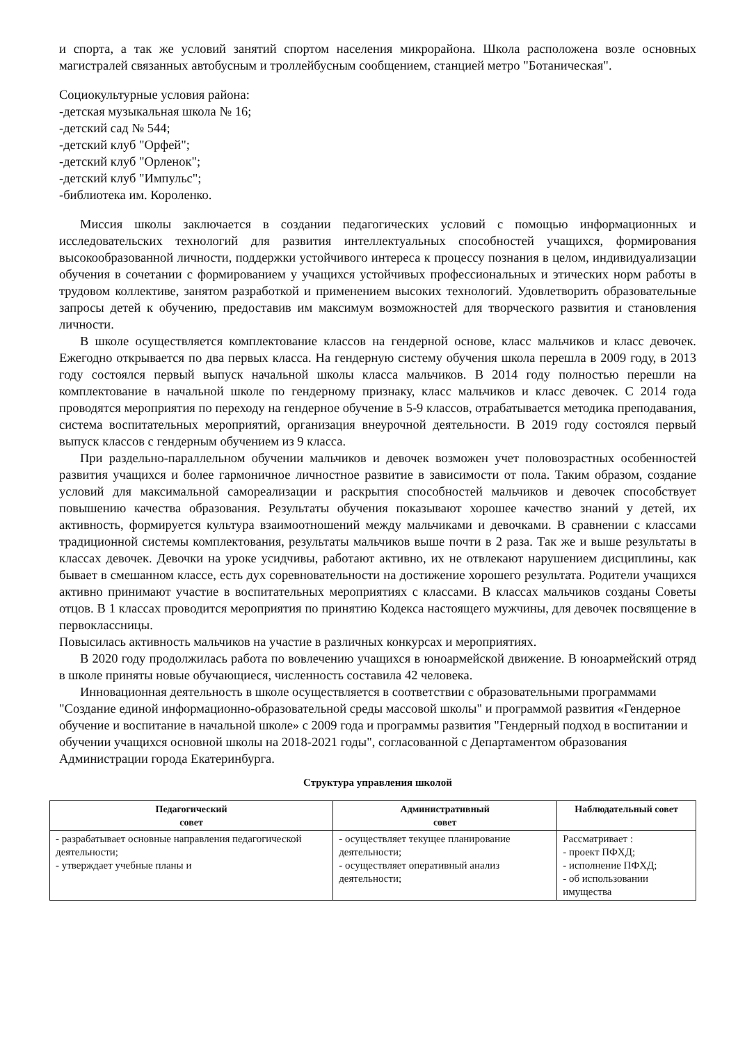и спорта, а так же условий занятий спортом населения микрорайона. Школа расположена возле основных магистралей связанных автобусным и троллейбусным сообщением, станцией метро "Ботаническая".
Социокультурные условия района:
-детская музыкальная школа № 16;
-детский сад № 544;
-детский клуб "Орфей";
-детский клуб "Орленок";
-детский клуб "Импульс";
-библиотека им. Короленко.
Миссия школы заключается в создании педагогических условий с помощью информационных и исследовательских технологий для развития интеллектуальных способностей учащихся, формирования высокообразованной личности, поддержки устойчивого интереса к процессу познания в целом, индивидуализации обучения в сочетании с формированием у учащихся устойчивых профессиональных и этических норм работы в трудовом коллективе, занятом разработкой и применением высоких технологий. Удовлетворить образовательные запросы детей к обучению, предоставив им максимум возможностей для творческого развития и становления личности.
В школе осуществляется комплектование классов на гендерной основе, класс мальчиков и класс девочек. Ежегодно открывается по два первых класса. На гендерную систему обучения школа перешла в 2009 году, в 2013 году состоялся первый выпуск начальной школы класса мальчиков. В 2014 году полностью перешли на комплектование в начальной школе по гендерному признаку, класс мальчиков и класс девочек. С 2014 года проводятся мероприятия по переходу на гендерное обучение в 5-9 классов, отрабатывается методика преподавания, система воспитательных мероприятий, организация внеурочной деятельности. В 2019 году состоялся первый выпуск классов с гендерным обучением из 9 класса.
При раздельно-параллельном обучении мальчиков и девочек возможен учет половозрастных особенностей развития учащихся и более гармоничное личностное развитие в зависимости от пола. Таким образом, создание условий для максимальной самореализации и раскрытия способностей мальчиков и девочек способствует повышению качества образования. Результаты обучения показывают хорошее качество знаний у детей, их активность, формируется культура взаимоотношений между мальчиками и девочками. В сравнении с классами традиционной системы комплектования, результаты мальчиков выше почти в 2 раза. Так же и выше результаты в классах девочек. Девочки на уроке усидчивы, работают активно, их не отвлекают нарушением дисциплины, как бывает в смешанном классе, есть дух соревновательности на достижение хорошего результата. Родители учащихся активно принимают участие в воспитательных мероприятиях с классами. В классах мальчиков созданы Советы отцов. В 1 классах проводится мероприятия по принятию Кодекса настоящего мужчины, для девочек посвящение в первоклассницы.
Повысилась активность мальчиков на участие в различных конкурсах и мероприятиях.
В 2020 году продолжилась работа по вовлечению учащихся в юноармейской движение. В юноармейский отряд в школе приняты новые обучающиеся, численность составила 42 человека.
Инновационная деятельность в школе осуществляется в соответствии с образовательными программами "Создание единой информационно-образовательной среды массовой школы" и программой развития «Гендерное обучение и воспитание в начальной школе» с 2009 года и программы развития "Гендерный подход в воспитании и обучении учащихся основной школы на 2018-2021 годы", согласованной с Департаментом образования Администрации города Екатеринбурга.
Структура управления школой
| Педагогический совет | Административный совет | Наблюдательный совет |
| --- | --- | --- |
| - разрабатывает основные направления педагогической деятельности; - утверждает учебные планы и | - осуществляет текущее планирование деятельности; - осуществляет оперативный анализ деятельности; | Рассматривает : - проект ПФХД; - исполнение ПФХД; - об использовании имущества |